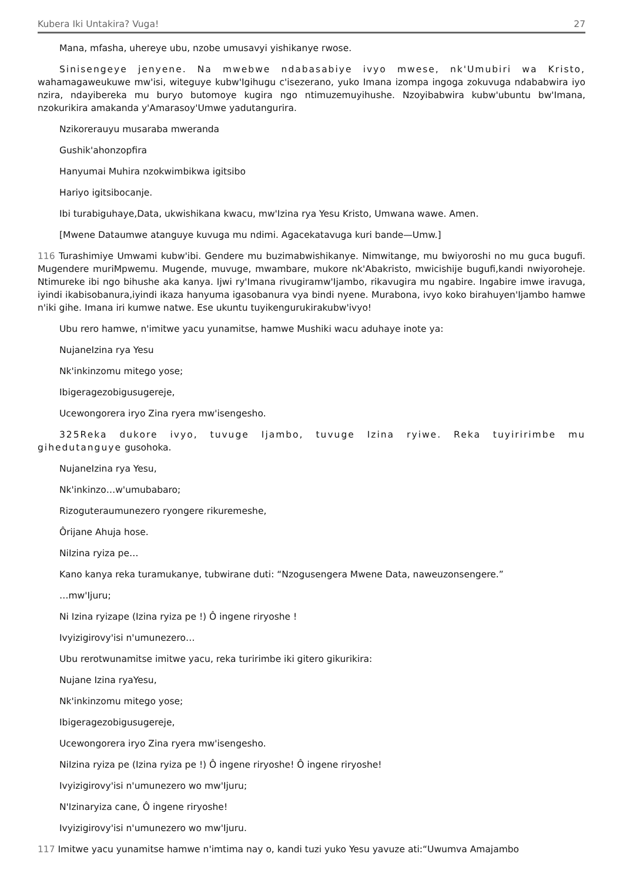Kubera Iki Untakira? Vuga! 27
Mana, mfasha, uhereye ubu, nzobe umusavyi yishikanye rwose.
Sinisengeye jenyene. Na mwebwe ndabasabiye ivyo mwese, nk'Umubiri wa Kristo, wahamagaweukuwe mw'isi, witeguye kubw'Igihugu c'isezerano, yuko Imana izompa ingoga zokuvuga ndababwira iyo nzira, ndayibereka mu buryo butomoye kugira ngo ntimuzemuyihushe. Nzoyibabwira kubw'ubuntu bw'Imana, nzokurikira amakanda y'Amarasoy'Umwe yadutangurira.
Nzikorerauyu musaraba mweranda
Gushik'ahonzopfira
Hanyumai Muhira nzokwimbikwa igitsibo
Hariyo igitsibocanje.
Ibi turabiguhaye,Data, ukwishikana kwacu, mw'Izina rya Yesu Kristo, Umwana wawe. Amen.
[Mwene Dataumwe atanguye kuvuga mu ndimi. Agacekatavuga kuri bande—Umw.]
116 Turashimiye Umwami kubw'ibi. Gendere mu buzimabwishikanye. Nimwitange, mu bwiyoroshi no mu guca bugufi. Mugendere muriMpwemu. Mugende, muvuge, mwambare, mukore nk'Abakristo, mwicishije bugufi,kandi nwiyoroheje. Ntimureke ibi ngo bihushe aka kanya. Ijwi ry'Imana rivugiramw'Ijambo, rikavugira mu ngabire. Ingabire imwe iravuga, iyindi ikabisobanura,iyindi ikaza hanyuma igasobanura vya bindi nyene. Murabona, ivyo koko birahuyen'Ijambo hamwe n'iki gihe. Imana iri kumwe natwe. Ese ukuntu tuyikengurukirakubw'ivyo!
Ubu rero hamwe, n'imitwe yacu yunamitse, hamwe Mushiki wacu aduhaye inote ya:
NujaneIzina rya Yesu
Nk'inkinzomu mitego yose;
Ibigeragezobigusugereje,
Ucewongorera iryo Zina ryera mw'isengesho.
325Reka dukore ivyo, tuvuge Ijambo, tuvuge Izina ryiwe. Reka tuyiririmbe mu gihedutanguye gusohoka.
NujaneIzina rya Yesu,
Nk'inkinzo…w'umubabaro;
Rizoguteraumunezero ryongere rikuremeshe,
Ôrijane Ahuja hose.
NiIzina ryiza pe…
Kano kanya reka turamukanye, tubwirane duti: “Nzogusengera Mwene Data, naweuzonsengere.”
…mw'Ijuru;
Ni Izina ryizape (Izina ryiza pe !) Ô ingene riryoshe !
Ivyizigirovy'isi n'umunezero…
Ubu rerotwunamitse imitwe yacu, reka turirimbe iki gitero gikurikira:
Nujane Izina ryaYesu,
Nk'inkinzomu mitego yose;
Ibigeragezobigusugereje,
Ucewongorera iryo Zina ryera mw'isengesho.
NiIzina ryiza pe (Izina ryiza pe !) Ô ingene riryoshe! Ô ingene riryoshe!
Ivyizigirovy'isi n'umunezero wo mw'Ijuru;
N'Izinaryiza cane, Ô ingene riryoshe!
Ivyizigirovy'isi n'umunezero wo mw'Ijuru.
117 Imitwe yacu yunamitse hamwe n'imtima nay o, kandi tuzi yuko Yesu yavuze ati:“Uwumva Amajambo